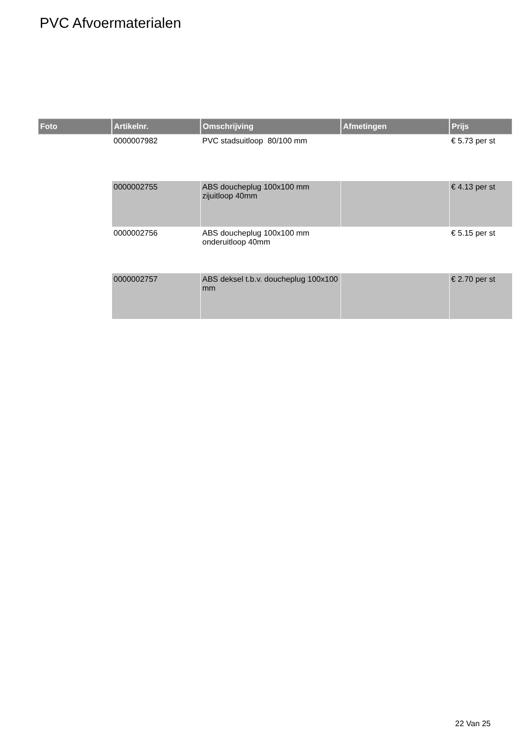PVC Afvoermaterialen
| Foto | Artikelnr. | Omschrijving | Afmetingen | Prijs |
| --- | --- | --- | --- | --- |
| | 0000007982 | PVC stadsuitloop 80/100 mm | | € 5.73 per st |
| | 0000002755 | ABS doucheplug 100x100 mm zijuitloop 40mm | | € 4.13 per st |
| | 0000002756 | ABS doucheplug 100x100 mm onderuitloop 40mm | | € 5.15 per st |
| | 0000002757 | ABS deksel t.b.v. doucheplug 100x100 mm | | € 2.70 per st |
22 Van 25